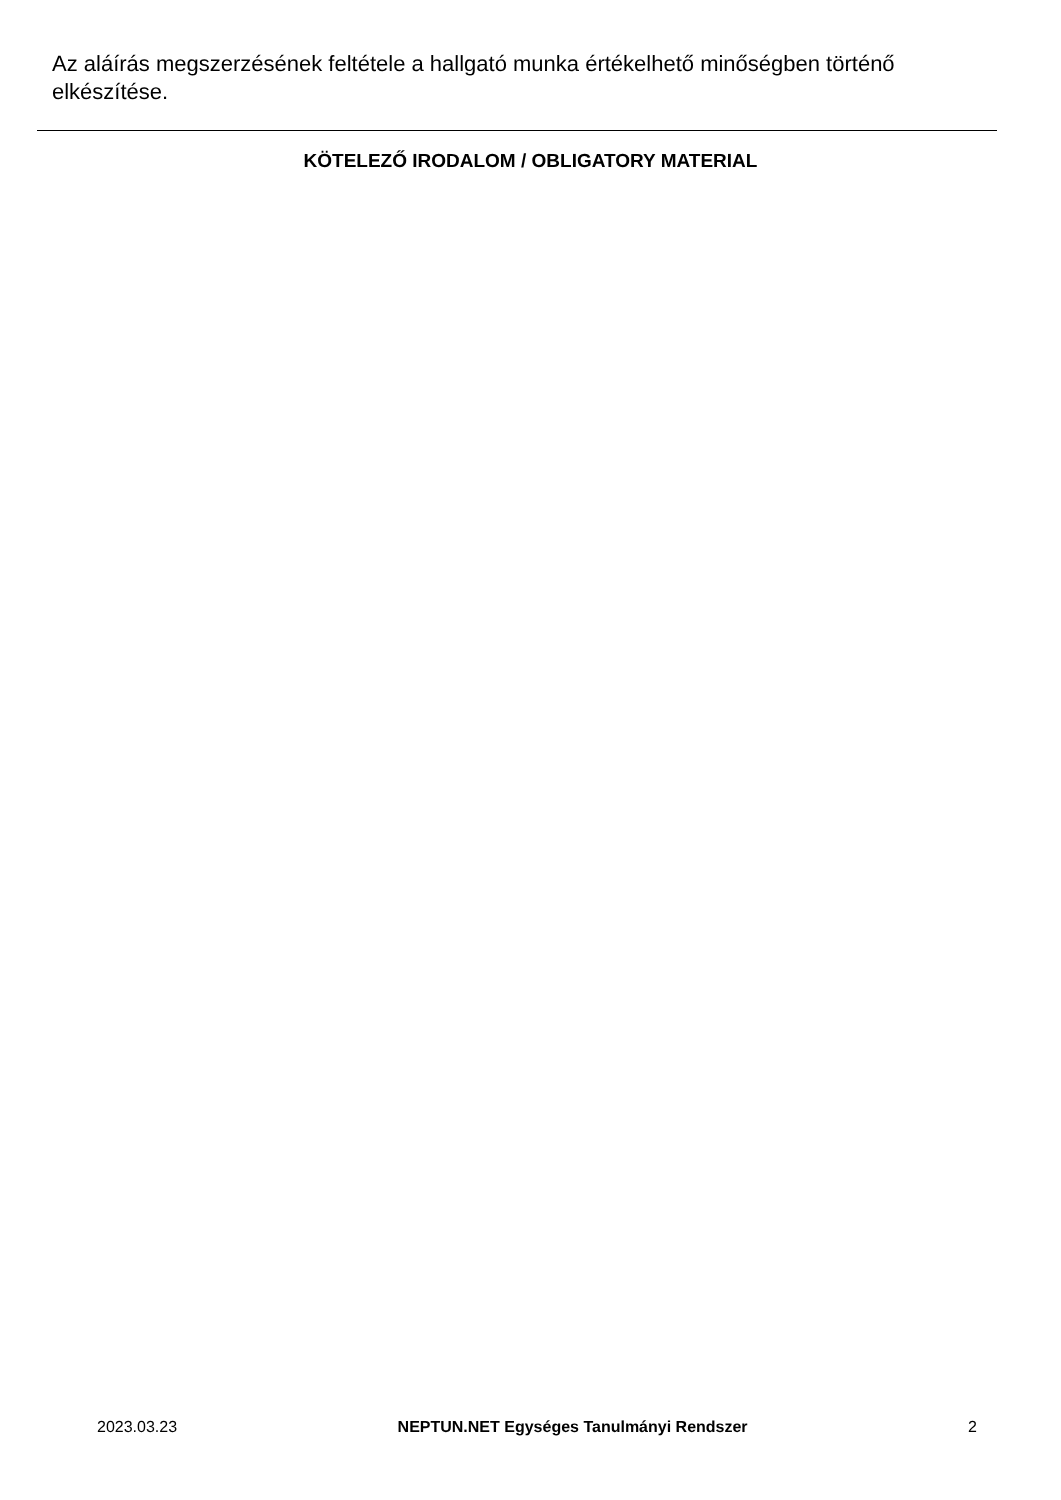Az aláírás megszerzésének feltétele a hallgató munka értékelhető minőségben történő elkészítése.
KÖTELEZŐ IRODALOM / OBLIGATORY MATERIAL
2023.03.23 NEPTUN.NET Egységes Tanulmányi Rendszer 2